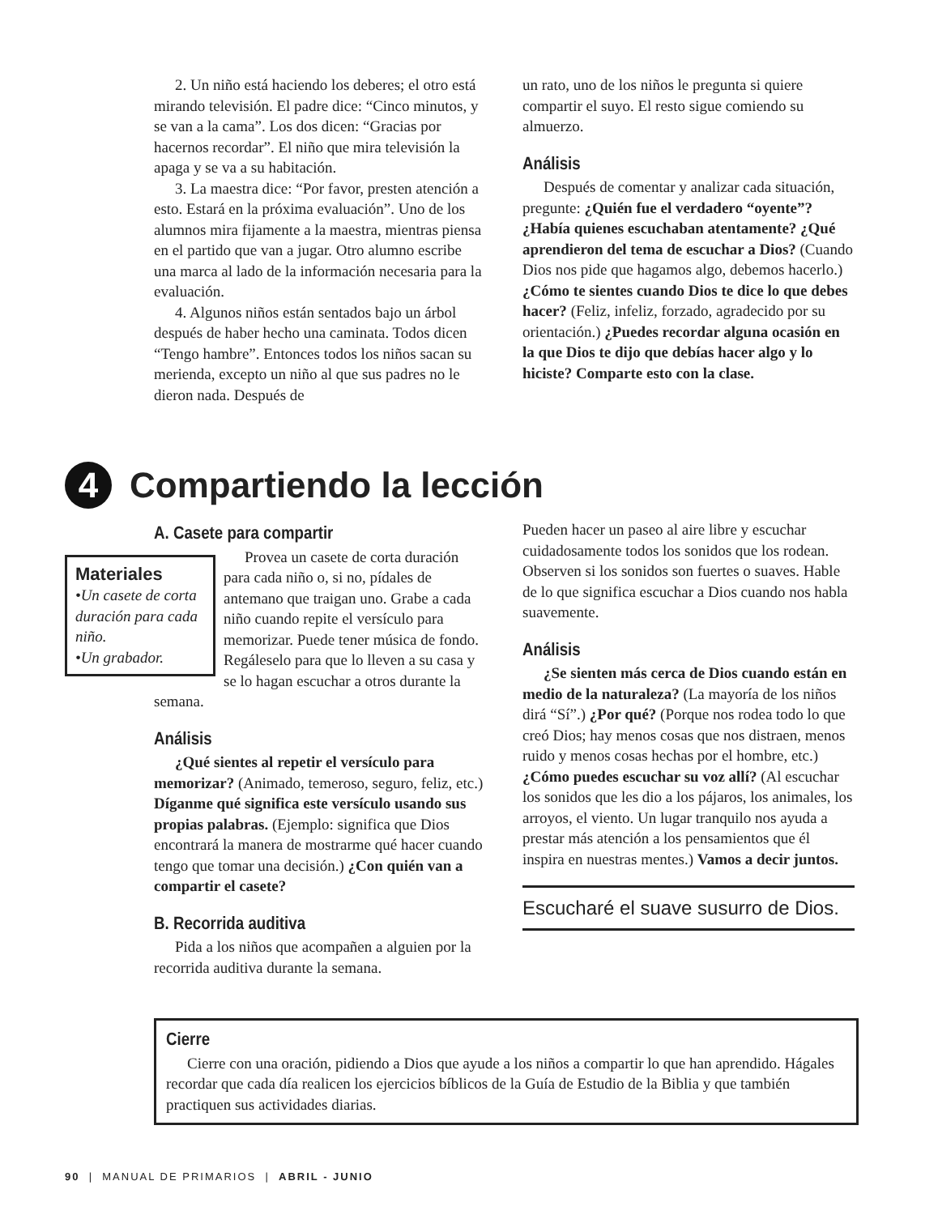2. Un niño está haciendo los deberes; el otro está mirando televisión. El padre dice: “Cinco minutos, y se van a la cama”. Los dos dicen: “Gracias por hacernos recordar”. El niño que mira televisión la apaga y se va a su habitación.
3. La maestra dice: “Por favor, presten atención a esto. Estará en la próxima evaluación”. Uno de los alumnos mira fijamente a la maestra, mientras piensa en el partido que van a jugar. Otro alumno escribe una marca al lado de la información necesaria para la evaluación.
4. Algunos niños están sentados bajo un árbol después de haber hecho una caminata. Todos dicen “Tengo hambre”. Entonces todos los niños sacan su merienda, excepto un niño al que sus padres no le dieron nada. Después de
un rato, uno de los niños le pregunta si quiere compartir el suyo. El resto sigue comiendo su almuerzo.
Análisis
Después de comentar y analizar cada situación, pregunte: ¿Quién fue el verdadero “oyente”? ¿Había quienes escuchaban atentamente? ¿Qué aprendieron del tema de escuchar a Dios? (Cuando Dios nos pide que hagamos algo, debemos hacerlo.) ¿Cómo te sientes cuando Dios te dice lo que debes hacer? (Feliz, infeliz, forzado, agradecido por su orientación.) ¿Puedes recordar alguna ocasión en la que Dios te dijo que debías hacer algo y lo hiciste? Comparte esto con la clase.
4 Compartiendo la lección
A. Casete para compartir
Materiales
•Un casete de corta duración para cada niño.
•Un grabador.
Provea un casete de corta duración para cada niño o, si no, pídales de antemano que traigan uno. Grabe a cada niño cuando repite el versículo para memorizar. Puede tener música de fondo. Regáleselo para que lo lleven a su casa y se lo hagan escuchar a otros durante la semana.
Análisis
¿Qué sientes al repetir el versículo para memorizar? (Animado, temeroso, seguro, feliz, etc.) Díganme qué significa este versículo usando sus propias palabras. (Ejemplo: significa que Dios encontrará la manera de mostrarme qué hacer cuando tengo que tomar una decisión.) ¿Con quién van a compartir el casete?
B. Recorrida auditiva
Pida a los niños que acompañen a alguien por la recorrida auditiva durante la semana.
Pueden hacer un paseo al aire libre y escuchar cuidadosamente todos los sonidos que los rodean. Observen si los sonidos son fuertes o suaves. Hable de lo que significa escuchar a Dios cuando nos habla suavemente.
Análisis
¿Se sienten más cerca de Dios cuando están en medio de la naturaleza? (La mayoría de los niños dirá “Sí”.) ¿Por qué? (Porque nos rodea todo lo que creó Dios; hay menos cosas que nos distraen, menos ruido y menos cosas hechas por el hombre, etc.) ¿Cómo puedes escuchar su voz allí? (Al escuchar los sonidos que les dio a los pájaros, los animales, los arroyos, el viento. Un lugar tranquilo nos ayuda a prestar más atención a los pensamientos que él inspira en nuestras mentes.) Vamos a decir juntos.
Escucharé el suave susurro de Dios.
Cierre
Cierre con una oración, pidiendo a Dios que ayude a los niños a compartir lo que han aprendido. Hágales recordar que cada día realicen los ejercicios bíblicos de la Guía de Estudio de la Biblia y que también practiquen sus actividades diarias.
90 | MANUAL DE PRIMARIOS | ABRIL - JUNIO